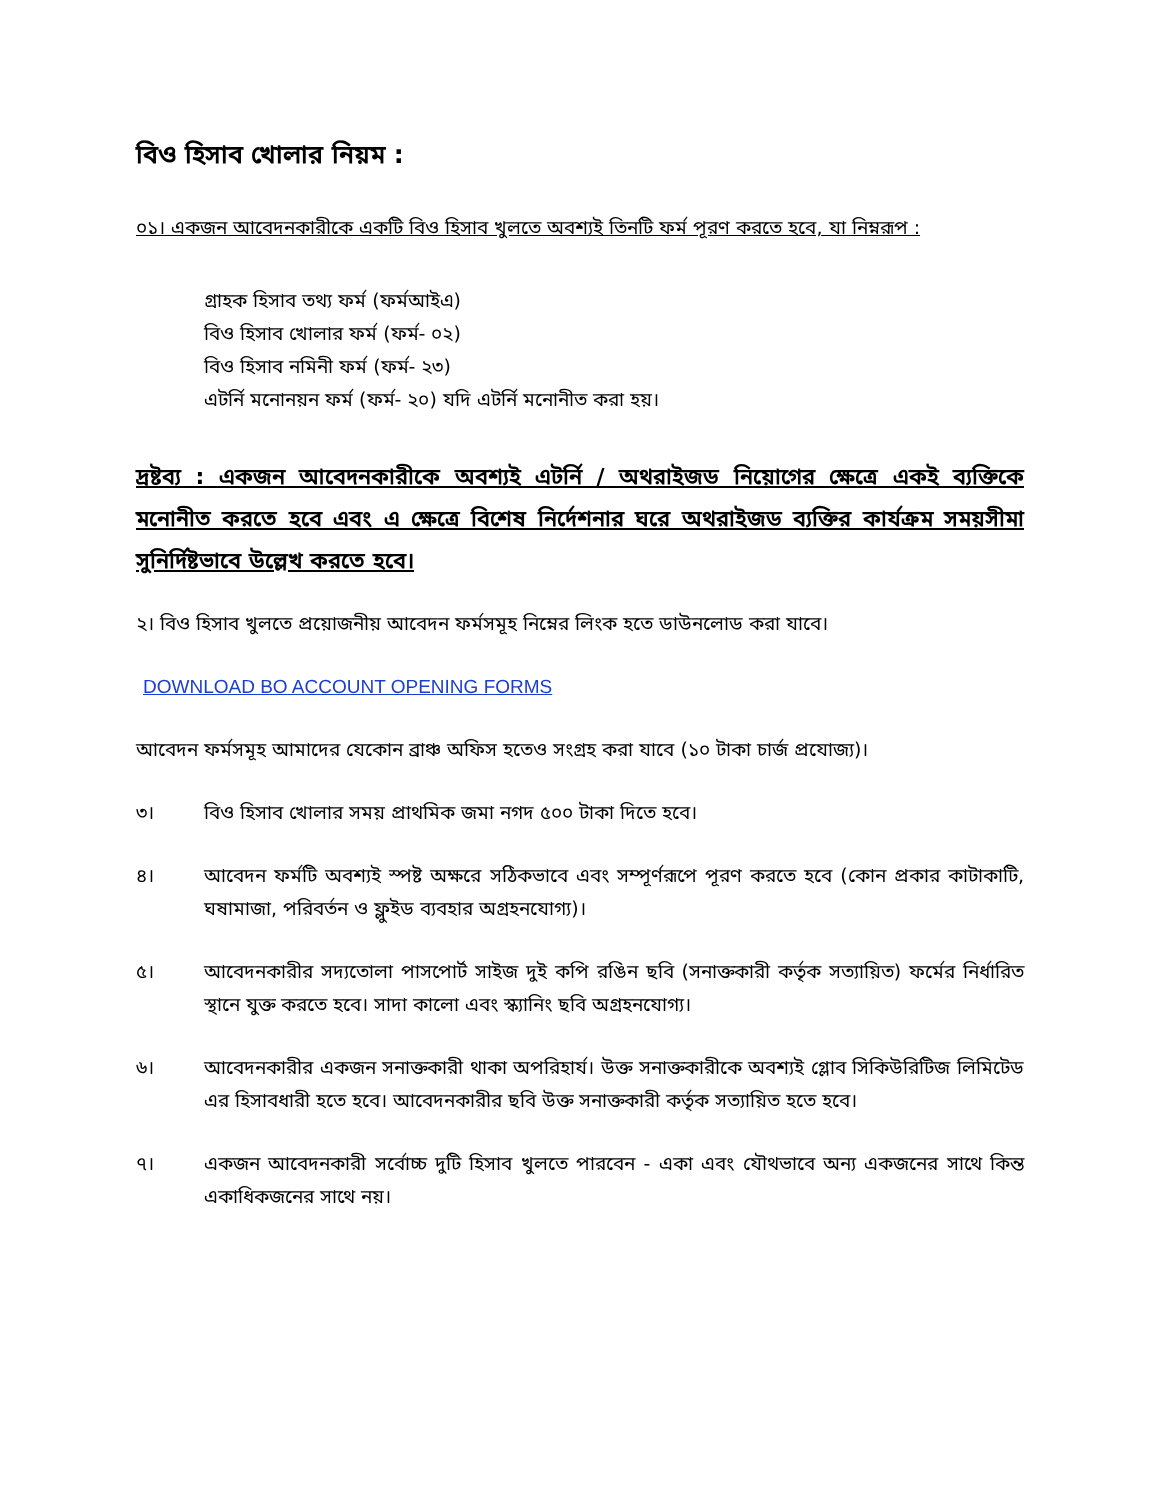বিও হিসাব খোলার নিয়ম :
০১। একজন আবেদনকারীকে একটি বিও হিসাব খুলতে অবশ্যই তিনটি ফর্ম পূরণ করতে হবে, যা নিম্নরূপ :
গ্রাহক হিসাব তথ্য ফর্ম (ফর্মআইএ)
বিও হিসাব খোলার ফর্ম (ফর্ম- ০২)
বিও হিসাব নমিনী ফর্ম (ফর্ম- ২৩)
এটর্নি মনোনয়ন ফর্ম (ফর্ম- ২০) যদি এটর্নি মনোনীত করা হয়।
দ্রষ্টব্য : একজন আবেদনকারীকে অবশ্যই এটর্নি / অথরাইজড নিয়োগের ক্ষেত্রে একই ব্যক্তিকে মনোনীত করতে হবে এবং এ ক্ষেত্রে বিশেষ নির্দেশনার ঘরে অথরাইজড ব্যক্তির কার্যক্রম সময়সীমা সুনির্দিষ্টভাবে উল্লেখ করতে হবে।
২। বিও হিসাব খুলতে প্রয়োজনীয় আবেদন ফর্মসমূহ নিম্নের লিংক হতে ডাউনলোড করা যাবে।
DOWNLOAD BO ACCOUNT OPENING FORMS
আবেদন ফর্মসমূহ আমাদের যেকোন ব্রাঞ্চ অফিস হতেও সংগ্রহ করা যাবে (১০ টাকা চার্জ প্রযোজ্য)।
৩। বিও হিসাব খোলার সময় প্রাথমিক জমা নগদ ৫০০ টাকা দিতে হবে।
৪। আবেদন ফর্মটি অবশ্যই স্পষ্ট অক্ষরে সঠিকভাবে এবং সম্পূর্ণরূপে পূরণ করতে হবে (কোন প্রকার কাটাকাটি, ঘষামাজা, পরিবর্তন ও ফ্লুইড ব্যবহার অগ্রহনযোগ্য)।
৫। আবেদনকারীর সদ্যতোলা পাসপোর্ট সাইজ দুই কপি রঙিন ছবি (সনাক্তকারী কর্তৃক সত্যায়িত) ফর্মের নির্ধারিত স্থানে যুক্ত করতে হবে। সাদা কালো এবং স্ক্যানিং ছবি অগ্রহনযোগ্য।
৬। আবেদনকারীর একজন সনাক্তকারী থাকা অপরিহার্য। উক্ত সনাক্তকারীকে অবশ্যই গ্লোব সিকিউরিটিজ লিমিটেড এর হিসাবধারী হতে হবে। আবেদনকারীর ছবি উক্ত সনাক্তকারী কর্তৃক সত্যায়িত হতে হবে।
৭। একজন আবেদনকারী সর্বোচ্চ দুটি হিসাব খুলতে পারবেন - একা এবং যৌথভাবে অন্য একজনের সাথে কিন্ত একাধিকজনের সাথে নয়।